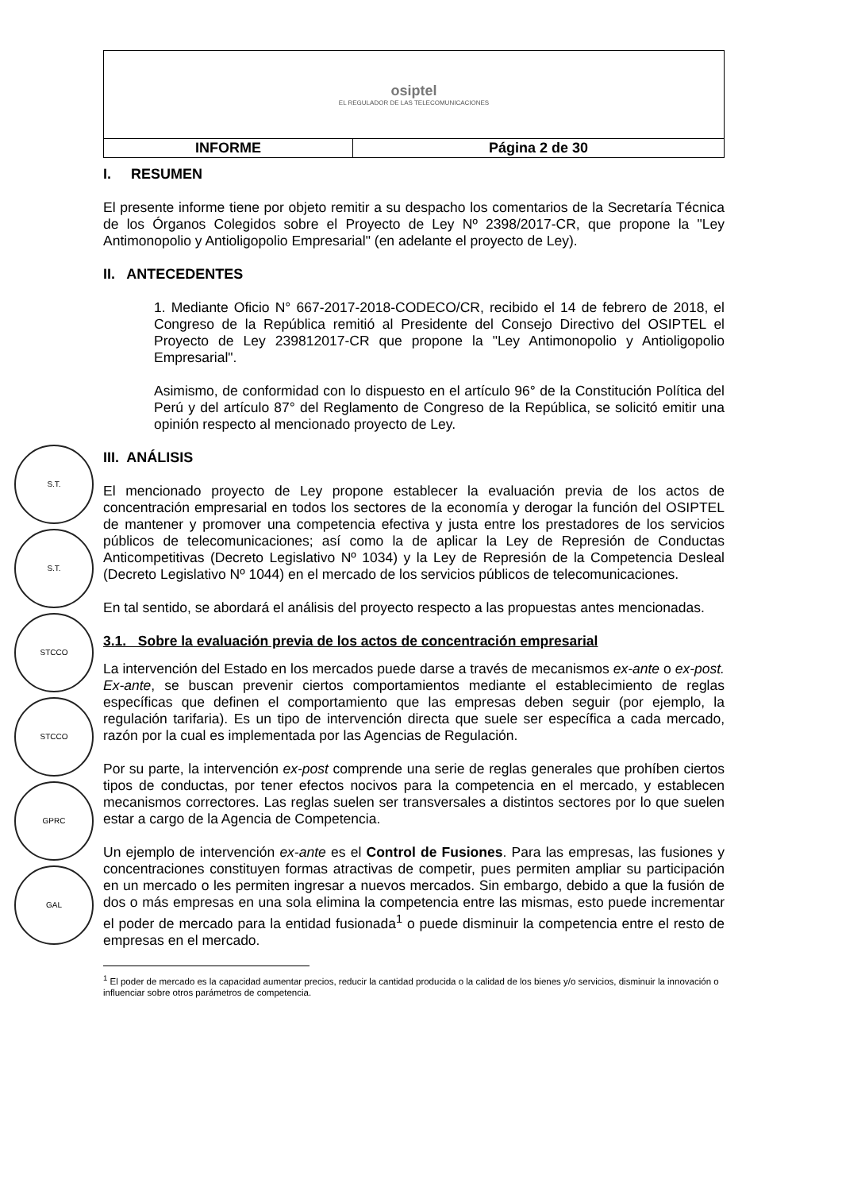S.T.
S.T.
STCCO
STCCO
GPRC
GAL
| osiptel EL REGULADOR DE LAS TELECOMUNICACIONES | |
| INFORME | Página 2 de 30 |
I. RESUMEN
El presente informe tiene por objeto remitir a su despacho los comentarios de la Secretaría Técnica de los Órganos Colegidos sobre el Proyecto de Ley Nº 2398/2017-CR, que propone la "Ley Antimonopolio y Antioligopolio Empresarial" (en adelante el proyecto de Ley).
II. ANTECEDENTES
1. Mediante Oficio N° 667-2017-2018-CODECO/CR, recibido el 14 de febrero de 2018, el Congreso de la República remitió al Presidente del Consejo Directivo del OSIPTEL el Proyecto de Ley 239812017-CR que propone la "Ley Antimonopolio y Antioligopolio Empresarial".
Asimismo, de conformidad con lo dispuesto en el artículo 96° de la Constitución Política del Perú y del artículo 87° del Reglamento de Congreso de la República, se solicitó emitir una opinión respecto al mencionado proyecto de Ley.
III. ANÁLISIS
El mencionado proyecto de Ley propone establecer la evaluación previa de los actos de concentración empresarial en todos los sectores de la economía y derogar la función del OSIPTEL de mantener y promover una competencia efectiva y justa entre los prestadores de los servicios públicos de telecomunicaciones; así como la de aplicar la Ley de Represión de Conductas Anticompetitivas (Decreto Legislativo Nº 1034) y la Ley de Represión de la Competencia Desleal (Decreto Legislativo Nº 1044) en el mercado de los servicios públicos de telecomunicaciones.
En tal sentido, se abordará el análisis del proyecto respecto a las propuestas antes mencionadas.
3.1. Sobre la evaluación previa de los actos de concentración empresarial
La intervención del Estado en los mercados puede darse a través de mecanismos ex-ante o ex-post. Ex-ante, se buscan prevenir ciertos comportamientos mediante el establecimiento de reglas específicas que definen el comportamiento que las empresas deben seguir (por ejemplo, la regulación tarifaria). Es un tipo de intervención directa que suele ser específica a cada mercado, razón por la cual es implementada por las Agencias de Regulación.
Por su parte, la intervención ex-post comprende una serie de reglas generales que prohíben ciertos tipos de conductas, por tener efectos nocivos para la competencia en el mercado, y establecen mecanismos correctores. Las reglas suelen ser transversales a distintos sectores por lo que suelen estar a cargo de la Agencia de Competencia.
Un ejemplo de intervención ex-ante es el Control de Fusiones. Para las empresas, las fusiones y concentraciones constituyen formas atractivas de competir, pues permiten ampliar su participación en un mercado o les permiten ingresar a nuevos mercados. Sin embargo, debido a que la fusión de dos o más empresas en una sola elimina la competencia entre las mismas, esto puede incrementar el poder de mercado para la entidad fusionada<sup>1</sup> o puede disminuir la competencia entre el resto de empresas en el mercado.
<sup>1</sup> El poder de mercado es la capacidad aumentar precios, reducir la cantidad producida o la calidad de los bienes y/o servicios, disminuir la innovación o influenciar sobre otros parámetros de competencia.